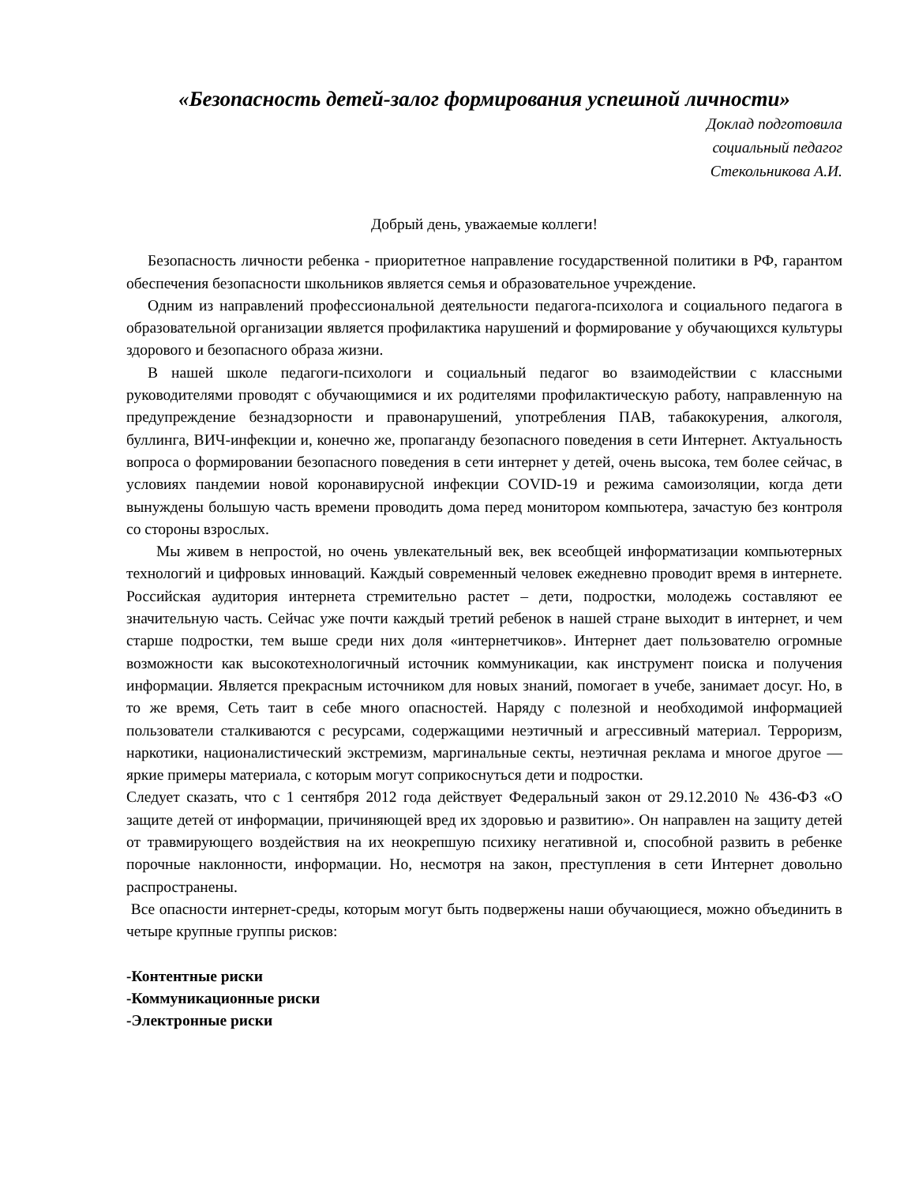«Безопасность детей-залог формирования успешной личности»
Доклад подготовила
социальный педагог
Стекольникова А.И.
Добрый день, уважаемые коллеги!
Безопасность личности ребенка - приоритетное направление государственной политики в РФ, гарантом обеспечения безопасности школьников является семья и образовательное учреждение.
Одним из направлений профессиональной деятельности педагога-психолога и социального педагога в образовательной организации является профилактика нарушений и формирование у обучающихся культуры здорового и безопасного образа жизни.
В нашей школе педагоги-психологи и социальный педагог во взаимодействии с классными руководителями проводят с обучающимися и их родителями профилактическую работу, направленную на предупреждение безнадзорности и правонарушений, употребления ПАВ, табакокурения, алкоголя, буллинга, ВИЧ-инфекции и, конечно же, пропаганду безопасного поведения в сети Интернет. Актуальность вопроса о формировании безопасного поведения в сети интернет у детей, очень высока, тем более сейчас, в условиях пандемии новой коронавирусной инфекции COVID-19 и режима самоизоляции, когда дети вынуждены большую часть времени проводить дома перед монитором компьютера, зачастую без контроля со стороны взрослых.
Мы живем в непростой, но очень увлекательный век, век всеобщей информатизации компьютерных технологий и цифровых инноваций. Каждый современный человек ежедневно проводит время в интернете. Российская аудитория интернета стремительно растет – дети, подростки, молодежь составляют ее значительную часть. Сейчас уже почти каждый третий ребенок в нашей стране выходит в интернет, и чем старше подростки, тем выше среди них доля «интернетчиков». Интернет дает пользователю огромные возможности как высокотехнологичный источник коммуникации, как инструмент поиска и получения информации. Является прекрасным источником для новых знаний, помогает в учебе, занимает досуг. Но, в то же время, Сеть таит в себе много опасностей. Наряду с полезной и необходимой информацией пользователи сталкиваются с ресурсами, содержащими неэтичный и агрессивный материал. Терроризм, наркотики, националистический экстремизм, маргинальные секты, неэтичная реклама и многое другое — яркие примеры материала, с которым могут соприкоснуться дети и подростки.
Следует сказать, что с 1 сентября 2012 года действует Федеральный закон от 29.12.2010 № 436-ФЗ «О защите детей от информации, причиняющей вред их здоровью и развитию». Он направлен на защиту детей от травмирующего воздействия на их неокрепшую психику негативной и, способной развить в ребенке порочные наклонности, информации. Но, несмотря на закон, преступления в сети Интернет довольно распространены.
Все опасности интернет-среды, которым могут быть подвержены наши обучающиеся, можно объединить в четыре крупные группы рисков:
-Контентные риски
-Коммуникационные риски
-Электронные риски